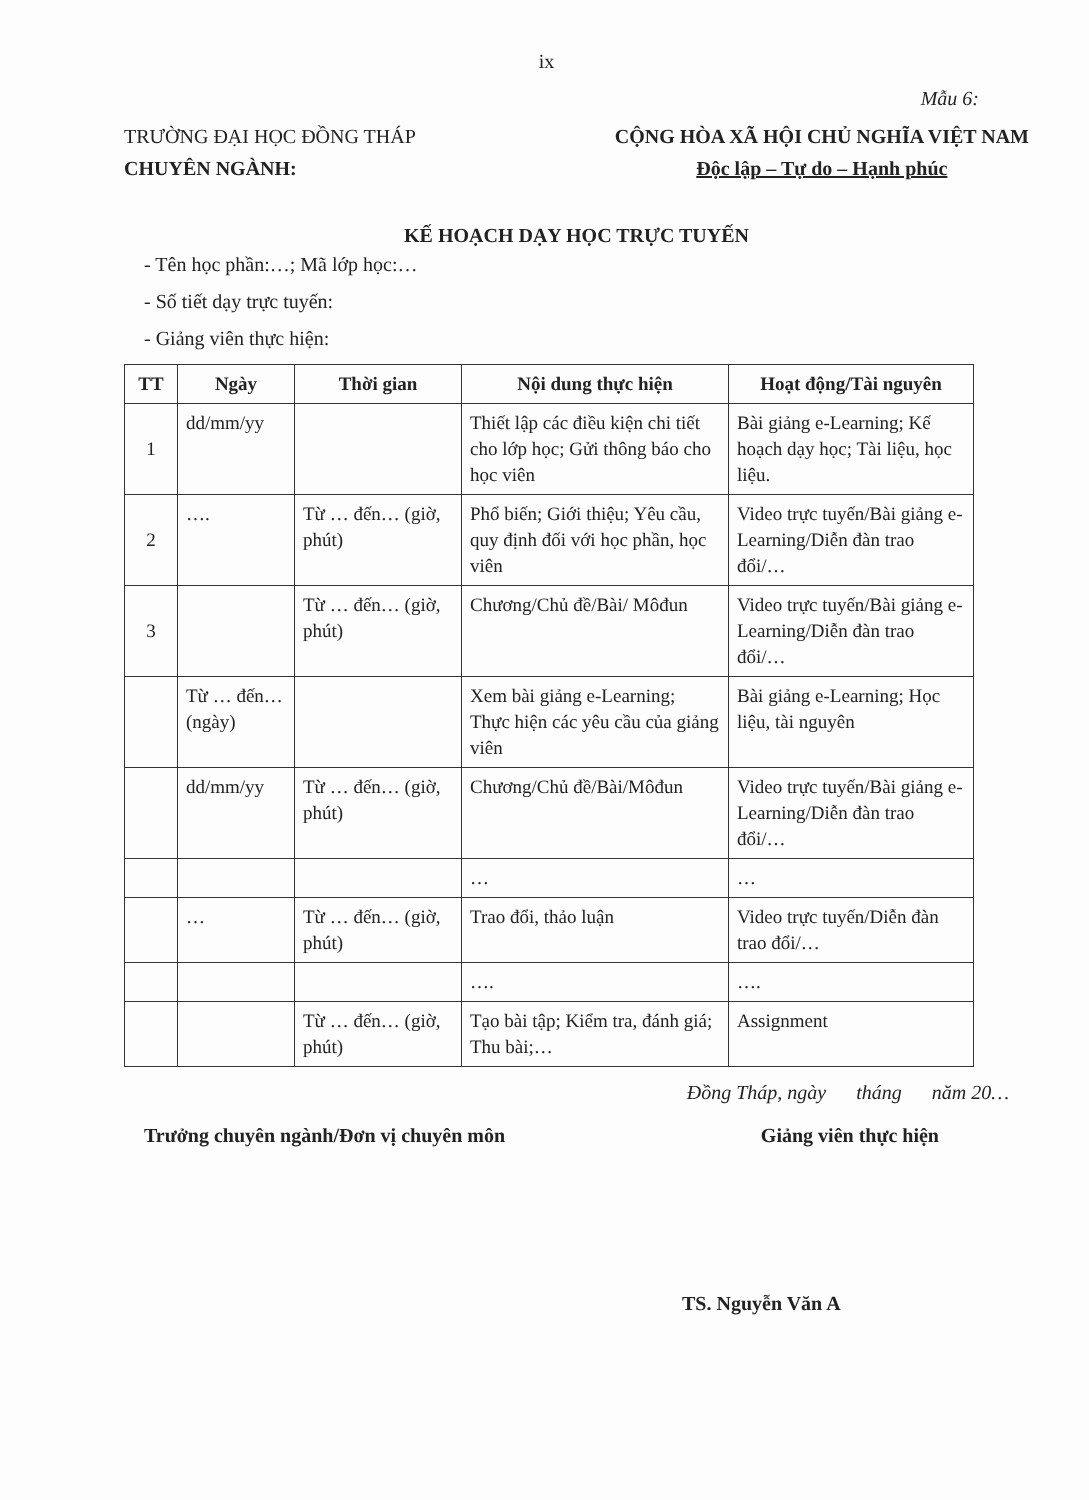ix
Mẫu 6:
TRƯỜNG ĐẠI HỌC ĐỒNG THÁP
CHUYÊN NGÀNH:
CỘNG HÒA XÃ HỘI CHỦ NGHĨA VIỆT NAM
Độc lập – Tự do – Hạnh phúc
KẾ HOẠCH DẠY HỌC TRỰC TUYẾN
- Tên học phần:…; Mã lớp học:…
- Số tiết dạy trực tuyến:
- Giảng viên thực hiện:
| TT | Ngày | Thời gian | Nội dung thực hiện | Hoạt động/Tài nguyên |
| --- | --- | --- | --- | --- |
| 1 | dd/mm/yy | | Thiết lập các điều kiện chi tiết cho lớp học; Gửi thông báo cho học viên | Bài giảng e-Learning; Kế hoạch dạy học; Tài liệu, học liệu. |
| 2 | …. | Từ … đến… (giờ, phút) | Phổ biến; Giới thiệu; Yêu cầu, quy định đối với học phần, học viên | Video trực tuyến/Bài giảng e-Learning/Diễn đàn trao đổi/… |
| 3 | | Từ … đến… (giờ, phút) | Chương/Chủ đề/Bài/ Môđun | Video trực tuyến/Bài giảng e-Learning/Diễn đàn trao đổi/… |
| | Từ … đến… (ngày) | | Xem bài giảng e-Learning; Thực hiện các yêu cầu của giảng viên | Bài giảng e-Learning; Học liệu, tài nguyên |
| | dd/mm/yy | Từ … đến… (giờ, phút) | Chương/Chủ đề/Bài/Môđun | Video trực tuyến/Bài giảng e-Learning/Diễn đàn trao đổi/… |
| | | | … | … |
| | … | Từ … đến… (giờ, phút) | Trao đổi, thảo luận | Video trực tuyến/Diễn đàn trao đổi/… |
| | | | …. | …. |
| | | Từ … đến… (giờ, phút) | Tạo bài tập; Kiểm tra, đánh giá; Thu bài;… | Assignment |
Đồng Tháp, ngày tháng năm 20…
Trưởng chuyên ngành/Đơn vị chuyên môn Giảng viên thực hiện
TS. Nguyễn Văn A